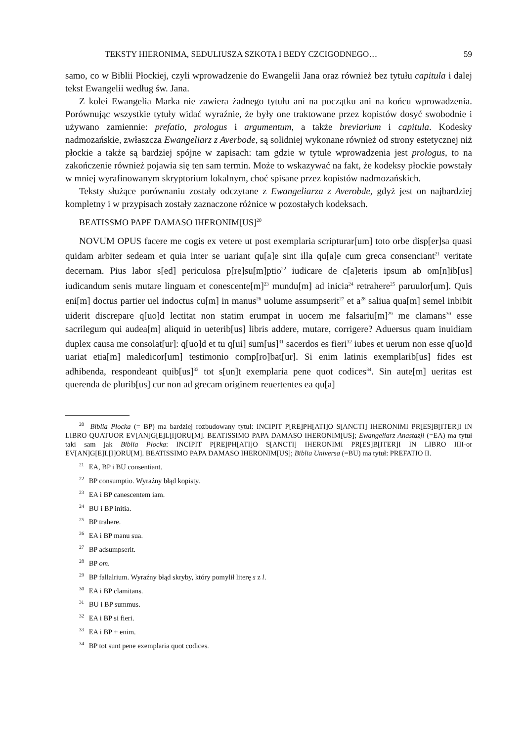TEKSTY HIERONIMA, SEDULIUSZA SZKOTA I BEDY CZCIGODNEGO… 59
samo, co w Biblii Płockiej, czyli wprowadzenie do Ewangelii Jana oraz również bez tytułu capitula i dalej tekst Ewangelii według św. Jana.
Z kolei Ewangelia Marka nie zawiera żadnego tytułu ani na początku ani na końcu wprowadzenia. Porównując wszystkie tytuły widać wyraźnie, że były one traktowane przez kopistów dosyć swobodnie i używano zamiennie: prefatio, prologus i argumentum, a także breviarium i capitula. Kodesky nadmozańskie, zwłaszcza Ewangeliarz z Averbode, są solidniej wykonane również od strony estetycznej niż płockie a także są bardziej spójne w zapisach: tam gdzie w tytule wprowadzenia jest prologus, to na zakończenie również pojawia się ten sam termin. Może to wskazywać na fakt, że kodeksy płockie powstały w mniej wyrafinowanym skryptorium lokalnym, choć spisane przez kopistów nadmozańskich.
Teksty służące porównaniu zostały odczytane z Ewangeliarza z Averobde, gdyż jest on najbardziej kompletny i w przypisach zostały zaznaczone różnice w pozostałych kodeksach.
BEATISSMO PAPE DAMASO IHERONIM[US]<sup>20</sup>
NOVUM OPUS facere me cogis ex vetere ut post exemplaria scripturar[um] toto orbe disp[er]sa quasi quidam arbiter sedeam et quia inter se uariant qu[a]e sint illa qu[a]e cum greca consenciant<sup>21</sup> veritate decernam. Pius labor s[ed] periculosa p[re]su[m]ptio<sup>22</sup> iudicare de c[a]eteris ipsum ab om[n]ib[us] iudicandum senis mutare linguam et conescente[m]<sup>23</sup> mundu[m] ad inicia<sup>24</sup> retrahere<sup>25</sup> paruulor[um]. Quis eni[m] doctus partier uel indoctus cu[m] in manus<sup>26</sup> uolume assumpserit<sup>27</sup> et a<sup>28</sup> saliua qua[m] semel inbibit uiderit discrepare q[uo]d lectitat non statim erumpat in uocem me falsariu[m]<sup>29</sup> me clamans<sup>30</sup> esse sacrilegum qui audea[m] aliquid in ueterib[us] libris addere, mutare, corrigere? Aduersus quam inuidiam duplex causa me consolat[ur]: q[uo]d et tu q[ui] sum[us]<sup>31</sup> sacerdos es fieri<sup>32</sup> iubes et uerum non esse q[uo]d uariat etia[m] maledicor[um] testimonio comp[ro]bat[ur]. Si enim latinis exemplarib[us] fides est adhibenda, respondeant quib[us]<sup>33</sup> tot s[un]t exemplaria pene quot codices<sup>34</sup>. Sin aute[m] ueritas est querenda de plurib[us] cur non ad grecam originem reuertentes ea qu[a]
<sup>20</sup> Biblia Płocka (= BP) ma bardziej rozbudowany tytuł: INCIPIT P[RE]PH[ATI]O S[ANCTI] IHERONIMI PR[ES]B[ITER]I IN LIBRO QUATUOR EV[AN]G[E]L[I]ORU[M]. BEATISSIMO PAPA DAMASO IHERONI­M[US]; Ewangeliarz Anastazji (=EA) ma tytuł taki sam jak Biblia Płocka: INCIPIT P[RE]PH[ATI]O S[ANCTI] IHERONIMI PR[ES]B[ITER]I IN LIBRO IIII-or EV[AN]G[E]L[I]ORU[M]. BEATISSIMO PAPA DAMASO IHERONIM[US]; Biblia Universa (=BU) ma tytuł: PREFATIO II.
<sup>21</sup> EA, BP i BU consentiant.
<sup>22</sup> BP consumptio. Wyraźny błąd kopisty.
<sup>23</sup> EA i BP canescentem iam.
<sup>24</sup> BU i BP initia.
<sup>25</sup> BP trahere.
<sup>26</sup> EA i BP manu sua.
<sup>27</sup> BP adsumpserit.
<sup>28</sup> BP om.
<sup>29</sup> BP fallalrium. Wyraźny błąd skryby, który pomylił literę s z l.
<sup>30</sup> EA i BP clamitans.
<sup>31</sup> BU i BP summus.
<sup>32</sup> EA i BP si fieri.
<sup>33</sup> EA i BP + enim.
<sup>34</sup> BP tot sunt pene exemplaria quot codices.